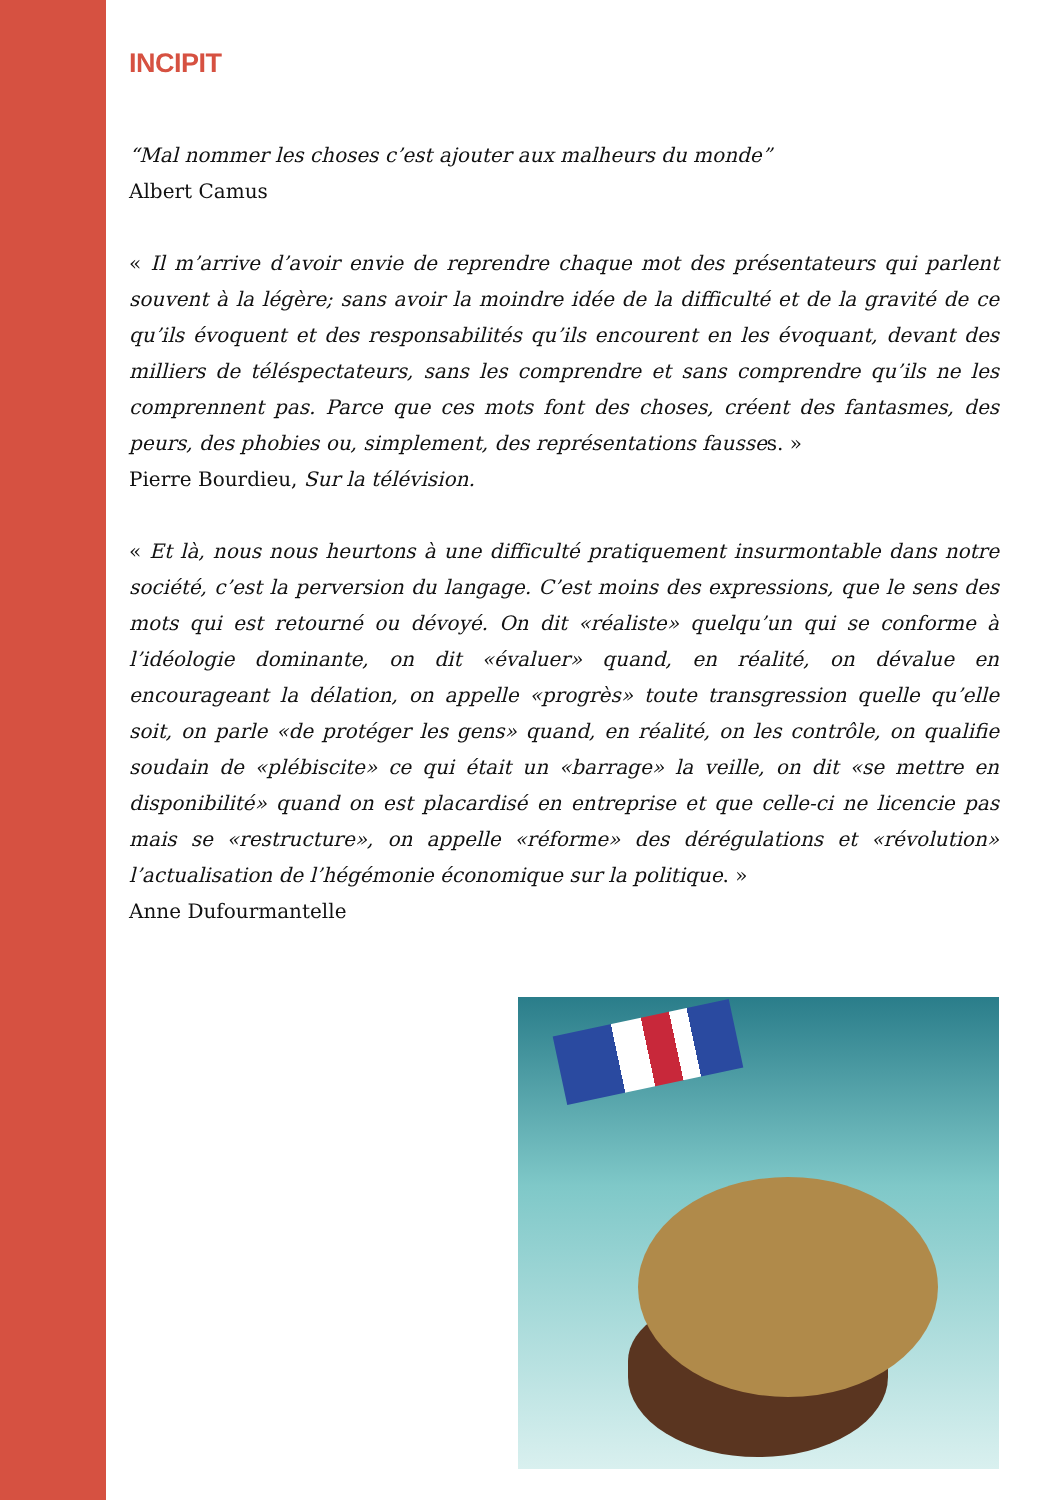INCIPIT
“Mal nommer les choses c’est ajouter aux malheurs du monde”
Albert Camus
« Il m’arrive d’avoir envie de reprendre chaque mot des présentateurs qui parlent souvent à la légère; sans avoir la moindre idée de la difficulté et de la gravité de ce qu’ils évoquent et des responsabilités qu’ils encourent en les évoquant, devant des milliers de téléspectateurs, sans les comprendre et sans comprendre qu’ils ne les comprennent pas. Parce que ces mots font des choses, créent des fantasmes, des peurs, des phobies ou, simplement, des représentations fausses. »
Pierre Bourdieu, Sur la télévision.
« Et là, nous nous heurtons à une difficulté pratiquement insurmontable dans notre société, c’est la perversion du langage. C’est moins des expressions, que le sens des mots qui est retourné ou dévoyé. On dit «réaliste» quelqu’un qui se conforme à l’idéologie dominante, on dit «évaluer» quand, en réalité, on dévalue en encourageant la délation, on appelle «progrès» toute transgression quelle qu’elle soit, on parle «de protéger les gens» quand, en réalité, on les contrôle, on qualifie soudain de «plébiscite» ce qui était un «barrage» la veille, on dit «se mettre en disponibilité» quand on est placardisé en entreprise et que celle-ci ne licencie pas mais se «restructure», on appelle «réforme» des dérégulations et «révolution» l’actualisation de l’hégémonie économique sur la politique. »
Anne Dufourmantelle